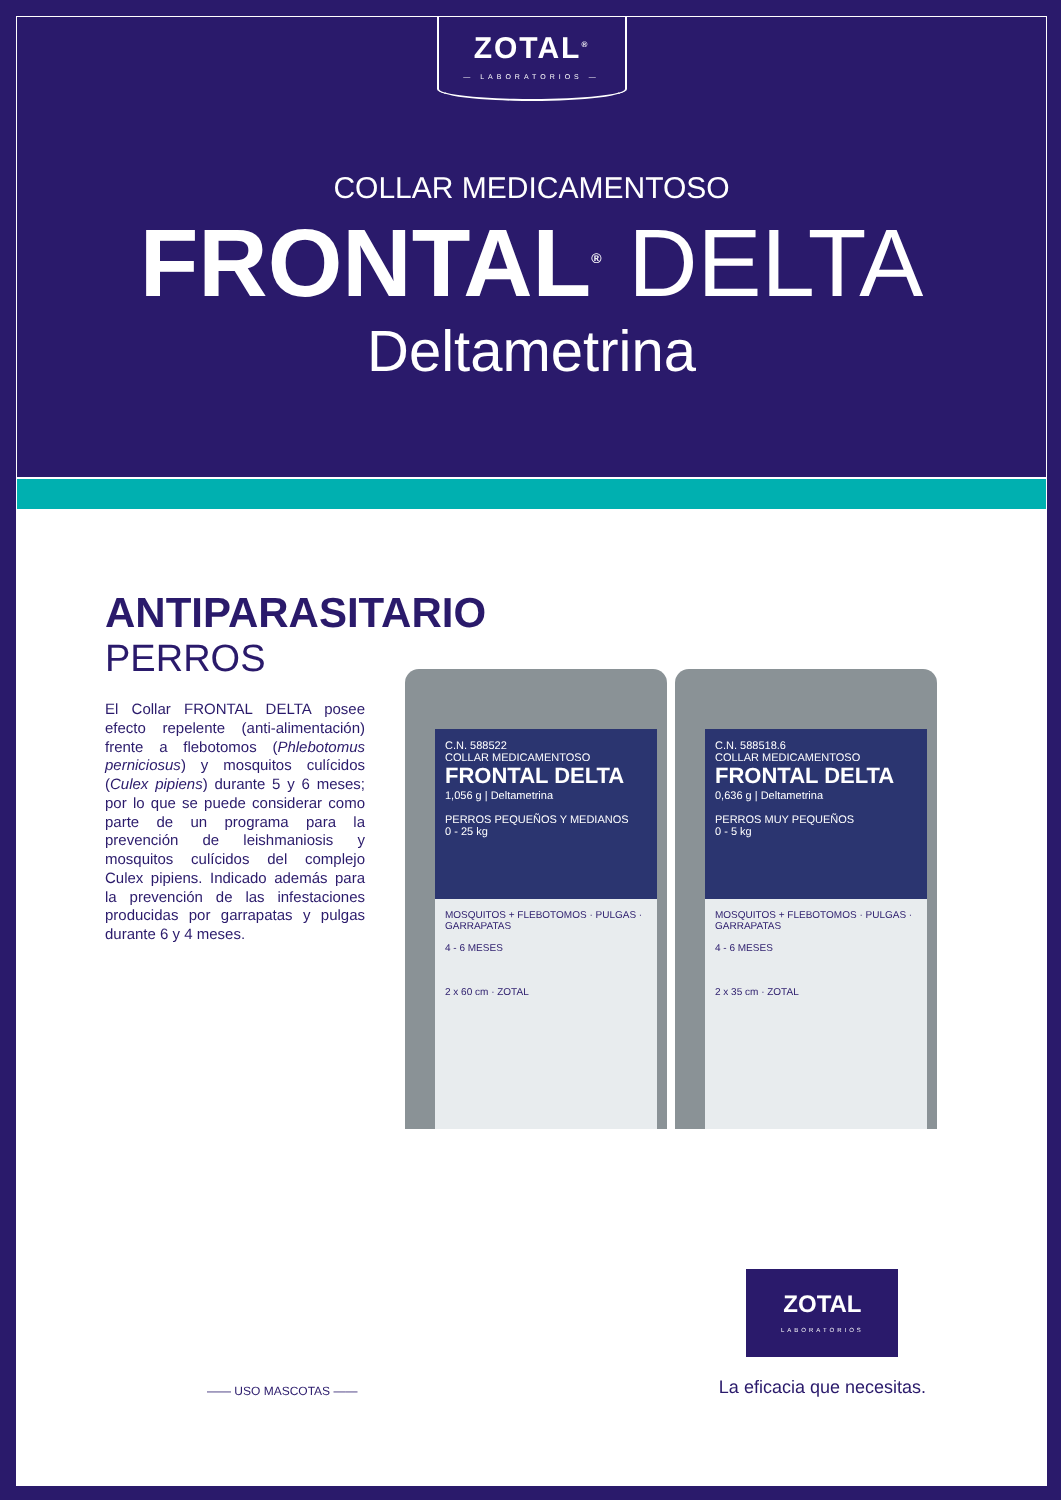ZOTAL<sup>®</sup>
— LABORATORIOS —
COLLAR MEDICAMENTOSO
FRONTAL<sup>®</sup> DELTA
Deltametrina
ANTIPARASITARIO
PERROS
El Collar FRONTAL DELTA posee efecto repelente (anti-alimentación) frente a flebotomos (Phlebotomus perniciosus) y mosquitos culícidos (Culex pipiens) durante 5 y 6 meses; por lo que se puede considerar como parte de un programa para la prevención de leishmaniosis y mosquitos culícidos del complejo Culex pipiens. Indicado además para la prevención de las infestaciones producidas por garrapatas y pulgas durante 6 y 4 meses.
C.N. 588522
COLLAR MEDICAMENTOSO
FRONTAL DELTA
1,056 g | Deltametrina
PERROS PEQUEÑOS Y MEDIANOS
0 - 25 kg
MOSQUITOS + FLEBOTOMOS · PULGAS · GARRAPATAS
4 - 6 MESES
2 x 60 cm · ZOTAL
C.N. 588518.6
COLLAR MEDICAMENTOSO
FRONTAL DELTA
0,636 g | Deltametrina
PERROS MUY PEQUEÑOS
0 - 5 kg
MOSQUITOS + FLEBOTOMOS · PULGAS · GARRAPATAS
4 - 6 MESES
2 x 35 cm · ZOTAL
—— USO MASCOTAS ——
ZOTAL
LABORATORIOS
La eficacia que necesitas.